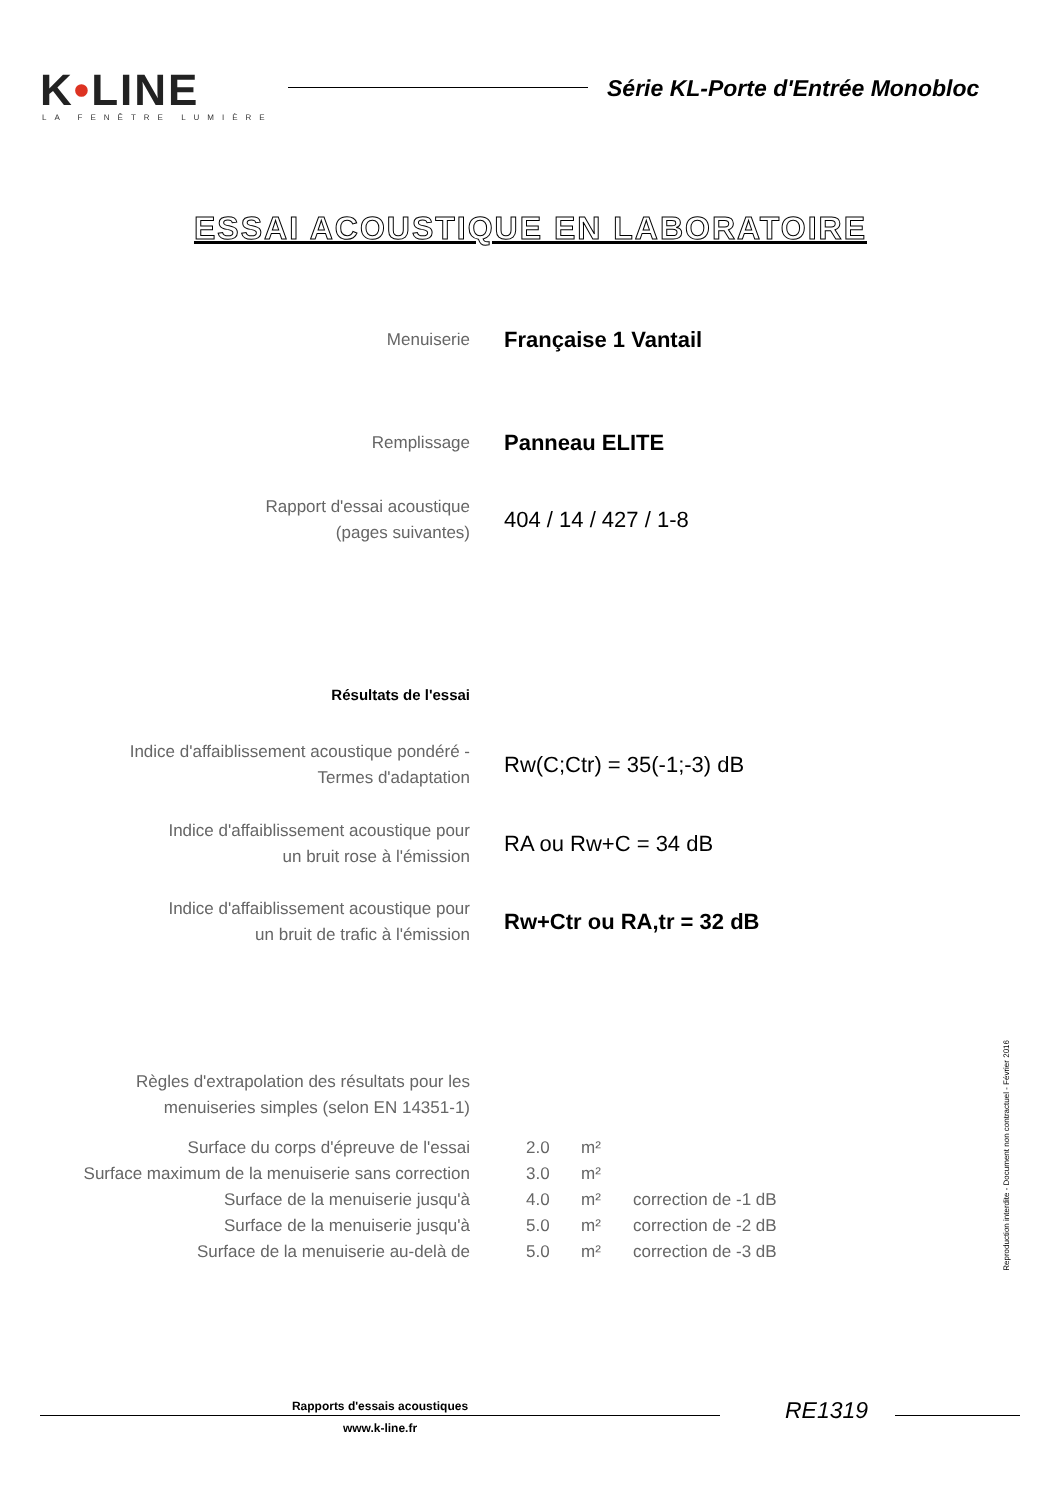K•LINE
LA FENÊTRE LUMIÈRE
Série KL-Porte d'Entrée Monobloc
ESSAI ACOUSTIQUE EN LABORATOIRE
| Menuiserie | Française 1 Vantail |
| Remplissage | Panneau ELITE |
| Rapport d'essai acoustique (pages suivantes) | 404 / 14 / 427 / 1-8 |
| Résultats de l'essai | |
| Indice d'affaiblissement acoustique pondéré - Termes d'adaptation | Rw(C;Ctr) = 35(-1;-3) dB |
| Indice d'affaiblissement acoustique pour un bruit rose à l'émission | RA ou Rw+C = 34 dB |
| Indice d'affaiblissement acoustique pour un bruit de trafic à l'émission | Rw+Ctr ou RA,tr = 32 dB |
| Règles d'extrapolation des résultats pour les menuiseries simples (selon EN 14351-1) | | | |
| Surface du corps d'épreuve de l'essai | 2.0 | m² | |
| Surface maximum de la menuiserie sans correction | 3.0 | m² | |
| Surface de la menuiserie jusqu'à | 4.0 | m² | correction de -1 dB |
| Surface de la menuiserie jusqu'à | 5.0 | m² | correction de -2 dB |
| Surface de la menuiserie au-delà de | 5.0 | m² | correction de -3 dB |
Reproduction interdite - Document non contractuel - Février 2016
Rapports d'essais acoustiques
www.k-line.fr
RE1319